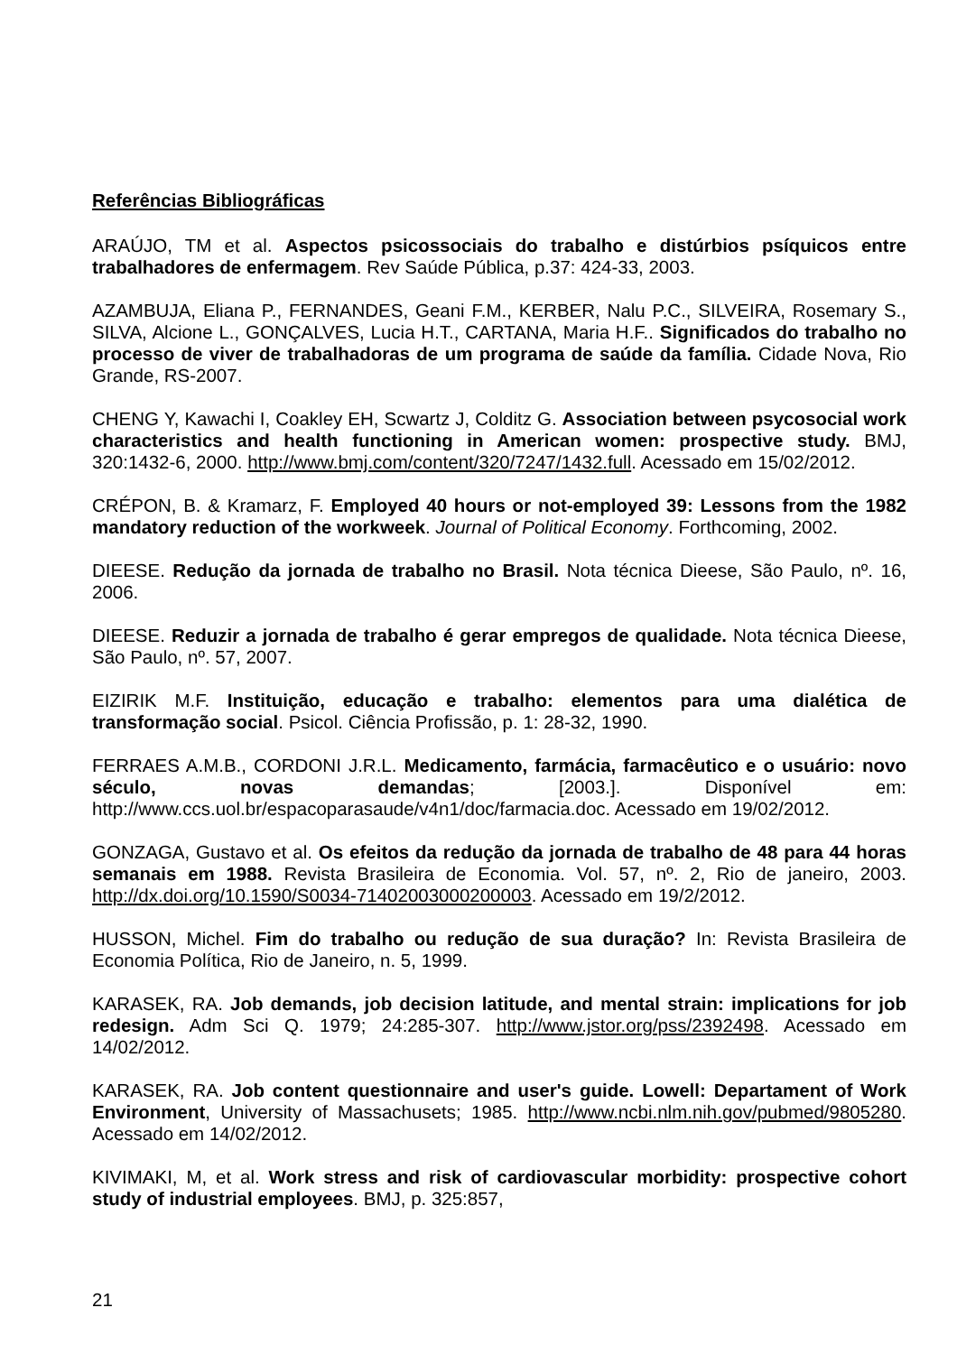Referências Bibliográficas
ARAÚJO, TM et al. Aspectos psicossociais do trabalho e distúrbios psíquicos entre trabalhadores de enfermagem. Rev Saúde Pública, p.37: 424-33, 2003.
AZAMBUJA, Eliana P., FERNANDES, Geani F.M., KERBER, Nalu P.C., SILVEIRA, Rosemary S., SILVA, Alcione L., GONÇALVES, Lucia H.T., CARTANA, Maria H.F.. Significados do trabalho no processo de viver de trabalhadoras de um programa de saúde da família. Cidade Nova, Rio Grande, RS-2007.
CHENG Y, Kawachi I, Coakley EH, Scwartz J, Colditz G. Association between psycosocial work characteristics and health functioning in American women: prospective study. BMJ, 320:1432-6, 2000. http://www.bmj.com/content/320/7247/1432.full. Acessado em 15/02/2012.
CRÉPON, B. & Kramarz, F. Employed 40 hours or not-employed 39: Lessons from the 1982 mandatory reduction of the workweek. Journal of Political Economy. Forthcoming, 2002.
DIEESE. Redução da jornada de trabalho no Brasil. Nota técnica Dieese, São Paulo, nº. 16, 2006.
DIEESE. Reduzir a jornada de trabalho é gerar empregos de qualidade. Nota técnica Dieese, São Paulo, nº. 57, 2007.
EIZIRIK M.F. Instituição, educação e trabalho: elementos para uma dialética de transformação social. Psicol. Ciência Profissão, p. 1: 28-32, 1990.
FERRAES A.M.B., CORDONI J.R.L. Medicamento, farmácia, farmacêutico e o usuário: novo século, novas demandas; [2003.]. Disponível em: http://www.ccs.uol.br/espacoparasaude/v4n1/doc/farmacia.doc. Acessado em 19/02/2012.
GONZAGA, Gustavo et al. Os efeitos da redução da jornada de trabalho de 48 para 44 horas semanais em 1988. Revista Brasileira de Economia. Vol. 57, nº. 2, Rio de janeiro, 2003. http://dx.doi.org/10.1590/S0034-71402003000200003. Acessado em 19/2/2012.
HUSSON, Michel. Fim do trabalho ou redução de sua duração? In: Revista Brasileira de Economia Política, Rio de Janeiro, n. 5, 1999.
KARASEK, RA. Job demands, job decision latitude, and mental strain: implications for job redesign. Adm Sci Q. 1979; 24:285-307. http://www.jstor.org/pss/2392498. Acessado em 14/02/2012.
KARASEK, RA. Job content questionnaire and user's guide. Lowell: Departament of Work Environment, University of Massachusets; 1985. http://www.ncbi.nlm.nih.gov/pubmed/9805280. Acessado em 14/02/2012.
KIVIMAKI, M, et al. Work stress and risk of cardiovascular morbidity: prospective cohort study of industrial employees. BMJ, p. 325:857,
21